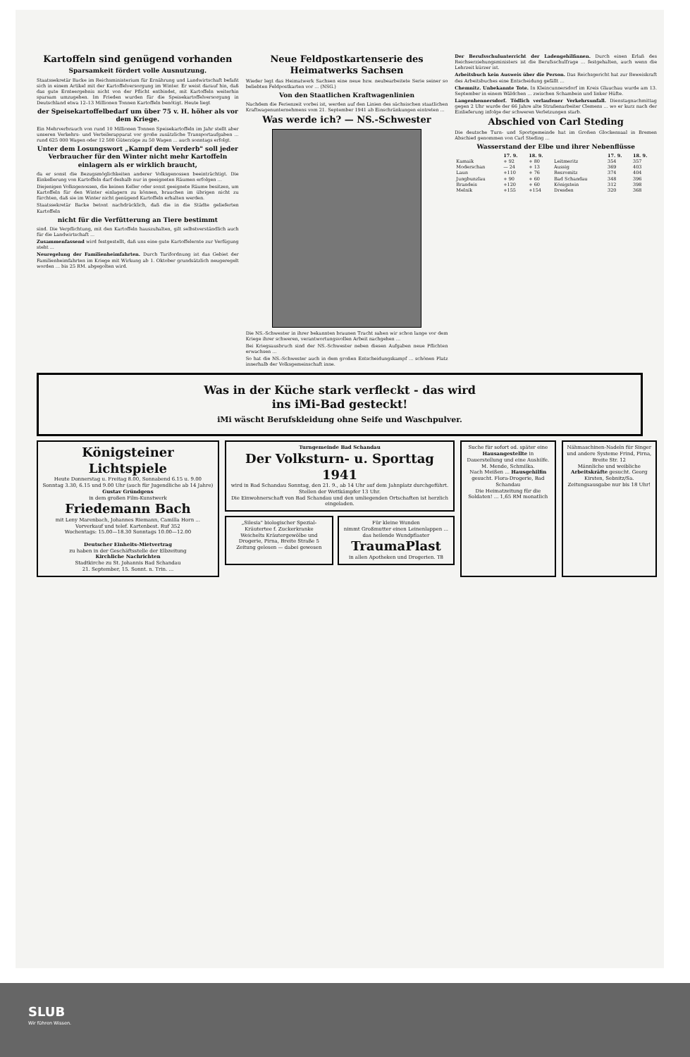Kartoffeln sind genügend vorhanden
Sparsamkeit fördert volle Ausnutzung.
Staatssekretär Backe im Reichsministerium für Ernährung und Landwirtschaft befaßt sich in einem Artikel mit der Kartoffelversorgung im Winter. Er weist darauf hin, daß das gute Ernteergebnis nicht von der Pflicht entbindet, mit Kartoffeln weiterhin sparsam umzugehen. Im Frieden wurden für die Speisekartoffelversorgung in Deutschland etwa 12–13 Millionen Tonnen Kartoffeln benötigt. Heute liegt
der Speisekartoffelbedarf um über 75 v. H. höher als vor dem Kriege.
Ein Mehrverbrauch von rund 10 Millionen Tonnen Speisekartoffeln im Jahr stellt aber unseren Verkehrs- und Verteilerapparat vor große zusätzliche Transportaufgaben ... rund 625 000 Wagen oder 12 500 Güterzüge zu 50 Wagen ... auch sonntags erfolgt.
Unter dem Losungswort „Kampf dem Verderb" soll jeder Verbraucher für den Winter nicht mehr Kartoffeln einlagern als er wirklich braucht,
da er sonst die Bezugsmöglichkeiten anderer Volksgenossen beeinträchtigt. Die Einkellerung von Kartoffeln darf deshalb nur in geeigneten Räumen erfolgen ...
Diejenigen Volksgenossen, die keinen Keller oder sonst geeignete Räume besitzen, um Kartoffeln für den Winter einlagern zu können, brauchen im übrigen nicht zu fürchten, daß sie im Winter nicht genügend Kartoffeln erhalten werden.
Staatssekretär Backe betont nachdrücklich, daß die in die Städte gelieferten Kartoffeln
nicht für die Verfütterung an Tiere bestimmt
sind. Die Verpflichtung, mit den Kartoffeln hauszuhalten, gilt selbstverständlich auch für die Landwirtschaft ...
Zusammenfassend wird festgestellt, daß uns eine gute Kartoffelernte zur Verfügung steht ...
Neuregelung der Familienheimfahrten. Durch Tarifordnung ist das Gebiet der Familienheimfahrten im Kriege mit Wirkung ab 1. Oktober grundsätzlich neugeregelt worden ... bis 25 RM. abgegolten wird.
Neue Feldpostkartenserie des Heimatwerks Sachsen
Wieder legt das Heimatwerk Sachsen eine neue bzw. neubearbeitete Serie seiner so beliebten Feldpostkarten vor ... (NSG.)
Von den Staatlichen Kraftwagenlinien
Nachdem die Ferienzeit vorbei ist, werden auf den Linien des sächsischen staatlichen Kraftwagenunternehmens vom 21. September 1941 ab Einschränkungen eintreten ...
Was werde ich? — NS.-Schwester
Die NS.-Schwester in ihrer bekannten braunen Tracht sahen wir schon lange vor dem Kriege ihrer schweren, verantwortungsvollen Arbeit nachgehen ...
Bei Kriegsausbruch sind der NS.-Schwester neben diesen Aufgaben neue Pflichten erwachsen ...
So hat die NS.-Schwester auch in dem großen Entscheidungskampf ... schönen Platz innerhalb der Volksgemeinschaft inne.
Der Berufsschulunterricht der Ladengehilfinnen. Durch einen Erlaß des Reichserziehungsministers ist die Berufsschulfrage ... festgehalten, auch wenn die Lehrzeit kürzer ist.
Arbeitsbuch kein Ausweis über die Person. Das Reichsgericht hat zur Beweiskraft des Arbeitsbuches eine Entscheidung gefällt ...
Chemnitz. Unbekannte Tote. In Kleincunnersdorf im Kreis Glauchau wurde am 13. September in einem Wäldchen ... zwischen Schambein und linker Hüfte.
Langenhennersdorf. Tödlich verlaufener Verkehrsunfall. Dienstagnachmittag gegen 2 Uhr wurde der 66 Jahre alte Straßenarbeiter Clemens ... wo er kurz nach der Einlieferung infolge der schweren Verletzungen starb.
Abschied von Carl Steding
Die deutsche Turn- und Sportgemeinde hat im Großen Glockensaal in Bremen Abschied genommen von Carl Steding ...
Wasserstand der Elbe und ihrer Nebenflüsse
| | 17. 9. | 18. 9. | | 17. 9. | 18. 9. |
| --- | --- | --- | --- | --- | --- |
| Kamaik | + 92 | + 80 | Leitmeritz | 354 | 357 |
| Moderschan | — 24 | + 13 | Aussig | 369 | 403 |
| Laun | +110 | + 76 | Resromitz | 374 | 404 |
| Jungbunzlau | + 90 | + 60 | Bad Schandau | 348 | 396 |
| Brandeis | +120 | + 60 | Königstein | 312 | 398 |
| Melnik | +155 | +154 | Dresden | 320 | 368 |
Was in der Küche stark verfleckt - das wird
ins iMi-Bad gesteckt!
iMi wäscht Berufskleidung ohne Seife und Waschpulver.
Königsteiner Lichtspiele
Heute Donnerstag u. Freitag 8.00, Sonnabend 6.15 u. 9.00
Sonntag 3.30, 6.15 und 9.00 Uhr (auch für Jugendliche ab 14 Jahre)
Gustav Gründgens
in dem großen Film-Kunstwerk
Friedemann Bach
mit Leny Marenbach, Johannes Riemann, Camilla Horn ...
Vorverkauf und telef. Kartenbest. Ruf 352
Wochentags: 15.00—18.30 Sonntags 10.00—12.00
Deutscher Einheits-Mietvertrag
zu haben in der Geschäftsstelle der Elbzeitung
Kirchliche Nachrichten
Stadtkirche zu St. Johannis Bad Schandau
21. September, 15. Sonnt. n. Trin. ...
Turngemeinde Bad Schandau
Der Volksturn- u. Sporttag 1941
wird in Bad Schandau Sonntag, den 21. 9., ab 14 Uhr auf dem Jahnplatz durchgeführt. Stellen der Wettkämpfer 13 Uhr.
Die Einwohnerschaft von Bad Schandau und den umliegenden Ortschaften ist herzlich eingeladen.
„Silesia" biologischer Spezial-Kräutertee f. Zuckerkranke
Weichelts Kräutergewölbe und Drogerie, Pirna, Breite Straße 5
Zeitung gelesen — dabei gewesen
Für kleine Wunden
nimmt Großmutter einen Leinenlappen ... das heilende Wundpflaster
TraumaPlast
in allen Apotheken und Drogerien. T8
Suche für sofort od. später eine Hausangestellte in Dauerstellung und eine Aushilfe. M. Mende, Schmilka.
Nach Meißen ... Hausgehilfin gesucht. Flora-Drogerie, Bad Schandau
Die Heimatzeitung für die Soldaten! ... 1,65 RM monatlich
Nähmaschinen-Nadeln für Singer und andere Systeme Frind, Pirna, Breite Str. 12
Männliche und weibliche Arbeitskräfte gesucht. Georg Kirsten, Sebnitz/Sa.
Zeitungsausgabe nur bis 18 Uhr!
SLUB
Wir führen Wissen.